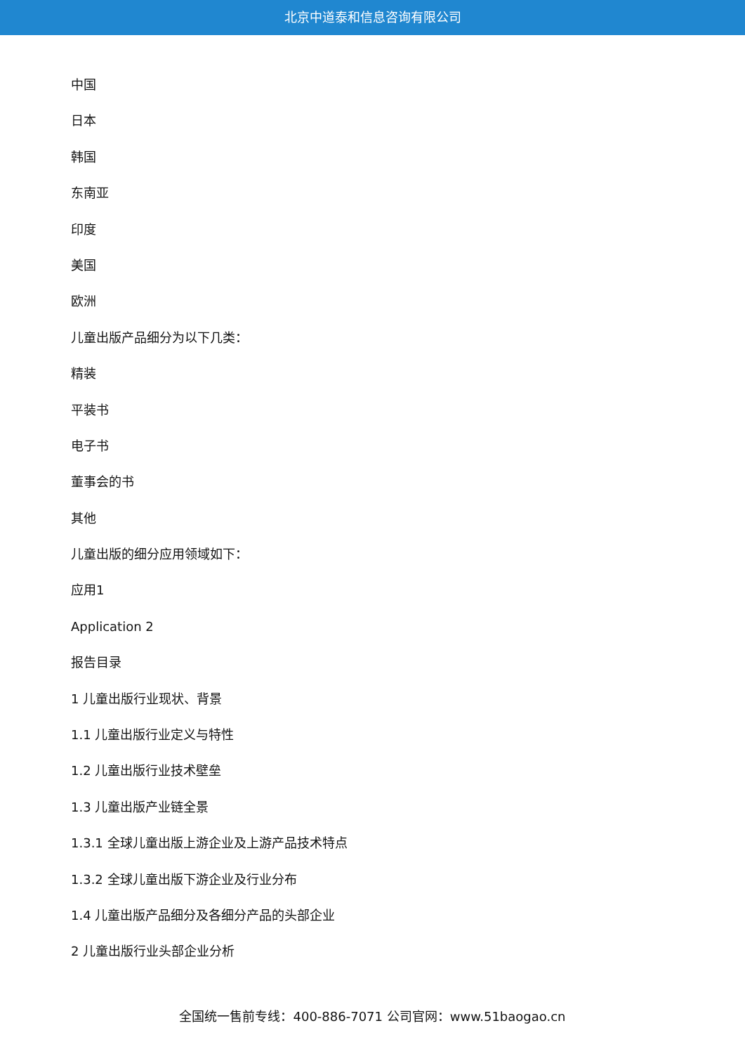北京中道泰和信息咨询有限公司
中国
日本
韩国
东南亚
印度
美国
欧洲
儿童出版产品细分为以下几类：
精装
平装书
电子书
董事会的书
其他
儿童出版的细分应用领域如下：
应用1
Application 2
报告目录
1 儿童出版行业现状、背景
1.1 儿童出版行业定义与特性
1.2 儿童出版行业技术壁垒
1.3 儿童出版产业链全景
1.3.1 全球儿童出版上游企业及上游产品技术特点
1.3.2 全球儿童出版下游企业及行业分布
1.4 儿童出版产品细分及各细分产品的头部企业
2 儿童出版行业头部企业分析
全国统一售前专线：400-886-7071 公司官网：www.51baogao.cn